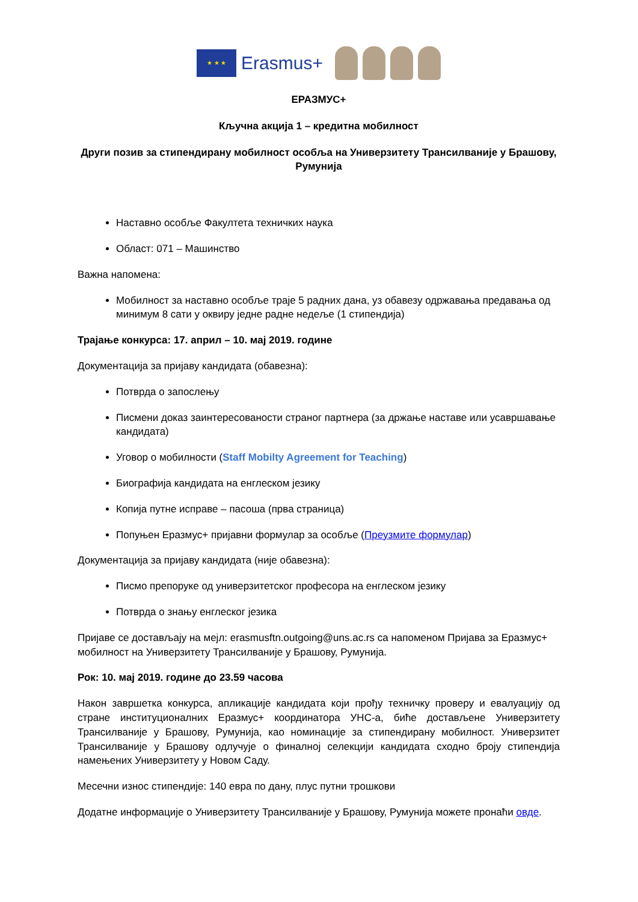★ ★ ★
Erasmus+
ЕРАЗМУС+
Кључна акција 1 – кредитна мобилност
Други позив за стипендирану мобилност особља на Универзитету Трансилваније у Брашову, Румунија
Наставно особље Факултета техничких наука
Област: 071 – Машинство
Важна напомена:
Мобилност за наставно особље траје 5 радних дана, уз обавезу одржавања предавања од минимум 8 сати у оквиру једне радне недеље (1 стипендија)
Трајање конкурса: 17. април – 10. мај 2019. године
Документација за пријаву кандидата (обавезна):
Потврда о запослењу
Писмени доказ заинтересованости страног партнера (за држање наставе или усавршавање кандидата)
Уговор о мобилности (Staff Mobilty Agreement for Teaching)
Биографија кандидата на енглеском језику
Копија путне исправе – пасоша (прва страница)
Попуњен Еразмус+ пријавни формулар за особље (Преузмите формулар)
Документација за пријаву кандидата (није обавезна):
Писмо препоруке од универзитетског професора на енглеском језику
Потврда о знању енглеског језика
Пријаве се достављају на мејл: erasmusftn.outgoing@uns.ac.rs са напоменом Пријава за Еразмус+ мобилност на Универзитету Трансилваније у Брашову, Румунија.
Рок: 10. мај 2019. године до 23.59 часова
Након завршетка конкурса, апликације кандидата који прођу техничку проверу и евалуацију од стране институционалних Еразмус+ координатора УНС-а, биће достављене Универзитету Трансилваније у Брашову, Румунија, као номинације за стипендирану мобилност. Универзитет Трансилваније у Брашову одлучује о финалној селекцији кандидата сходно броју стипендија намењених Универзитету у Новом Саду.
Месечни износ стипендије: 140 евра по дану, плус путни трошкови
Додатне информације о Универзитету Трансилваније у Брашову, Румунија можете пронаћи овде.